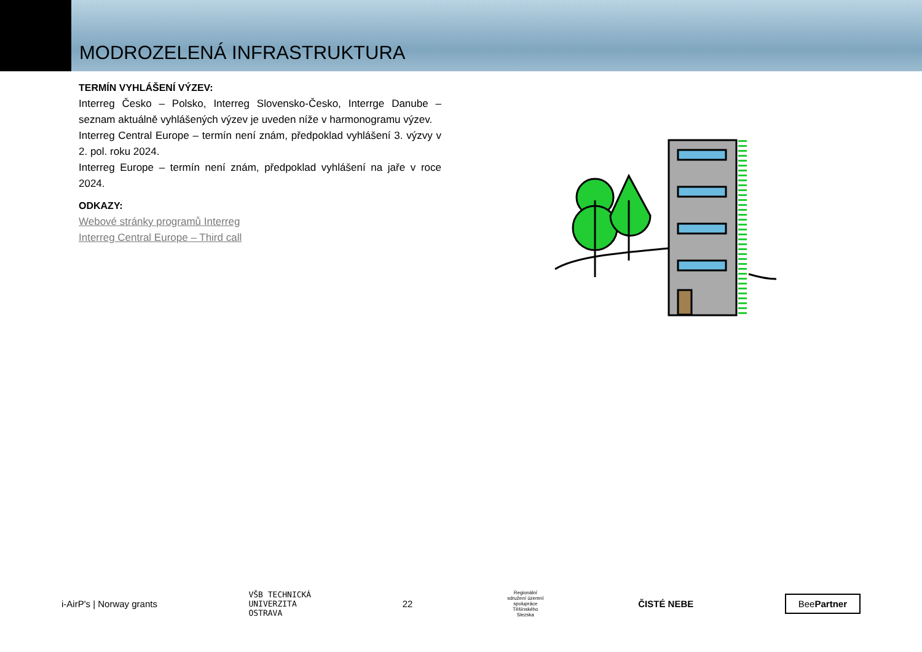MODROZELENÁ INFRASTRUKTURA
TERMÍN VYHLÁŠENÍ VÝZEV:
Interreg Česko – Polsko, Interreg Slovensko-Česko, Interrge Danube – seznam aktuálně vyhlášených výzev je uveden níže v harmonogramu výzev.
Interreg Central Europe – termín není znám, předpoklad vyhlášení 3. výzvy v 2. pol. roku 2024.
Interreg Europe – termín není znám, předpoklad vyhlášení na jaře v roce 2024.
ODKAZY:
Webové stránky programů Interreg
Interreg Central Europe – Third call
i-AirP's | Norway grants
VŠB TECHNICKÁ
UNIVERZITA
OSTRAVA
22
Regionální sdružení územní spolupráce Těšínského Slezska
ČISTÉ NEBE
BeePartner